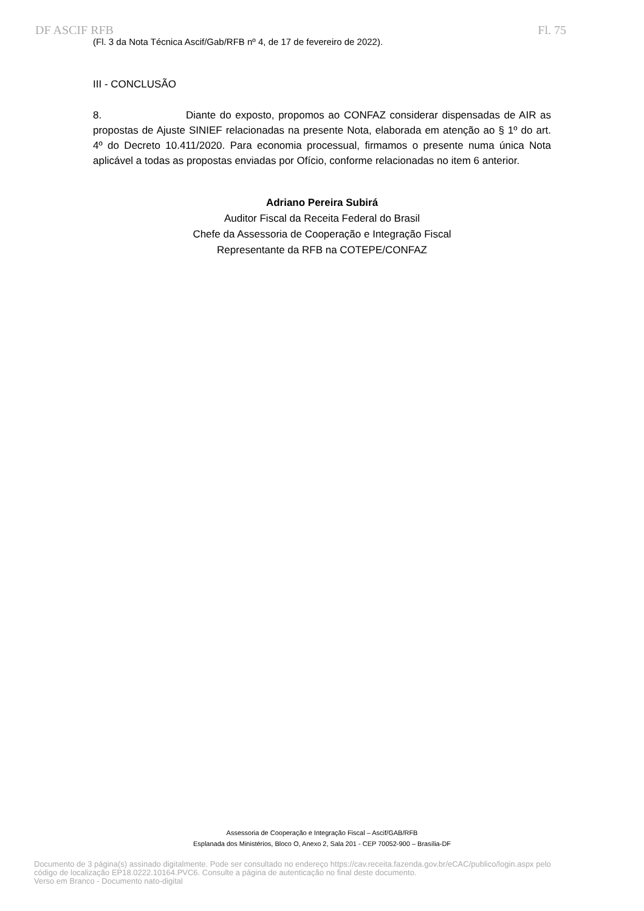DF ASCIF RFB Fl. 75
(Fl. 3 da Nota Técnica Ascif/Gab/RFB nº 4, de 17 de fevereiro de 2022).
III - CONCLUSÃO
8. Diante do exposto, propomos ao CONFAZ considerar dispensadas de AIR as propostas de Ajuste SINIEF relacionadas na presente Nota, elaborada em atenção ao § 1º do art. 4º do Decreto 10.411/2020. Para economia processual, firmamos o presente numa única Nota aplicável a todas as propostas enviadas por Ofício, conforme relacionadas no item 6 anterior.
Adriano Pereira Subirá
Auditor Fiscal da Receita Federal do Brasil
Chefe da Assessoria de Cooperação e Integração Fiscal
Representante da RFB na COTEPE/CONFAZ
Assessoria de Cooperação e Integração Fiscal – Ascif/GAB/RFB
Esplanada dos Ministérios, Bloco O, Anexo 2, Sala 201 - CEP 70052-900 – Brasília-DF
Documento de 3 página(s) assinado digitalmente. Pode ser consultado no endereço https://cav.receita.fazenda.gov.br/eCAC/publico/login.aspx pelo
código de localização EP18.0222.10164.PVC6. Consulte a página de autenticação no final deste documento.
Verso em Branco - Documento nato-digital